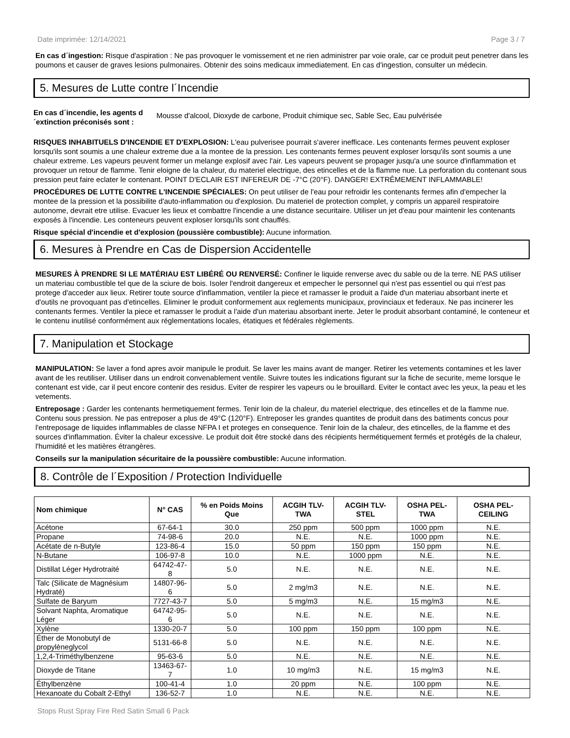Date imprimée: 12/14/2021 Page 3 / 7
En cas d´ingestion: Risque d'aspiration : Ne pas provoquer le vomissement et ne rien administrer par voie orale, car ce produit peut penetrer dans les poumons et causer de graves lesions pulmonaires. Obtenir des soins medicaux immediatement. En cas d'ingestion, consulter un médecin.
5. Mesures de Lutte contre l´Incendie
En cas d´incendie, les agents d´extinction préconisés sont : Mousse d'alcool, Dioxyde de carbone, Produit chimique sec, Sable Sec, Eau pulvérisée
RISQUES INHABITUELS D'INCENDIE ET D'EXPLOSION: L'eau pulverisee pourrait s'averer inefficace. Les contenants fermes peuvent exploser lorsqu'ils sont soumis a une chaleur extreme due a la montee de la pression. Les contenants fermes peuvent exploser lorsqu'ils sont soumis a une chaleur extreme. Les vapeurs peuvent former un melange explosif avec l'air. Les vapeurs peuvent se propager jusqu'a une source d'inflammation et provoquer un retour de flamme. Tenir eloigne de la chaleur, du materiel electrique, des etincelles et de la flamme nue. La perforation du contenant sous pression peut faire eclater le contenant. POINT D'ECLAIR EST INFEREUR DE -7°C (20°F). DANGER! EXTRÊMEMENT INFLAMMABLE!
PROCÉDURES DE LUTTE CONTRE L'INCENDIE SPÉCIALES: On peut utiliser de l'eau pour refroidir les contenants fermes afin d'empecher la montee de la pression et la possibilite d'auto-inflammation ou d'explosion. Du materiel de protection complet, y compris un appareil respiratoire autonome, devrait etre utilise. Evacuer les lieux et combattre l'incendie a une distance securitaire. Utiliser un jet d'eau pour maintenir les contenants exposés à l'incendie. Les conteneurs peuvent exploser lorsqu'ils sont chauffés.
Risque spécial d'incendie et d'explosion (poussière combustible): Aucune information.
6. Mesures à Prendre en Cas de Dispersion Accidentelle
MESURES À PRENDRE SI LE MATÉRIAU EST LIBÉRÉ OU RENVERSÉ: Confiner le liquide renverse avec du sable ou de la terre. NE PAS utiliser un materiau combustible tel que de la sciure de bois. Isoler l'endroit dangereux et empecher le personnel qui n'est pas essentiel ou qui n'est pas protege d'acceder aux lieux. Retirer toute source d'inflammation, ventiler la piece et ramasser le produit a l'aide d'un materiau absorbant inerte et d'outils ne provoquant pas d'etincelles. Eliminer le produit conformement aux reglements municipaux, provinciaux et federaux. Ne pas incinerer les contenants fermes. Ventiler la piece et ramasser le produit a l'aide d'un materiau absorbant inerte. Jeter le produit absorbant contaminé, le conteneur et le contenu inutilisé conformément aux réglementations locales, étatiques et fédérales règlements.
7. Manipulation et Stockage
MANIPULATION: Se laver a fond apres avoir manipule le produit. Se laver les mains avant de manger. Retirer les vetements contamines et les laver avant de les reutiliser. Utiliser dans un endroit convenablement ventile. Suivre toutes les indications figurant sur la fiche de securite, meme lorsque le contenant est vide, car il peut encore contenir des residus. Eviter de respirer les vapeurs ou le brouillard. Eviter le contact avec les yeux, la peau et les vetements.
Entreposage : Garder les contenants hermetiquement fermes. Tenir loin de la chaleur, du materiel electrique, des etincelles et de la flamme nue. Contenu sous pression. Ne pas entreposer a plus de 49°C (120°F). Entreposer les grandes quantites de produit dans des batiments concus pour l'entreposage de liquides inflammables de classe NFPA I et proteges en consequence. Tenir loin de la chaleur, des etincelles, de la flamme et des sources d'inflammation. Éviter la chaleur excessive. Le produit doit être stocké dans des récipients hermétiquement fermés et protégés de la chaleur, l'humidité et les matières étrangères.
Conseils sur la manipulation sécuritaire de la poussière combustible: Aucune information.
8. Contrôle de l´Exposition / Protection Individuelle
| Nom chimique | N° CAS | % en Poids Moins Que | ACGIH TLV-TWA | ACGIH TLV-STEL | OSHA PEL-TWA | OSHA PEL-CEILING |
| --- | --- | --- | --- | --- | --- | --- |
| Acétone | 67-64-1 | 30.0 | 250 ppm | 500 ppm | 1000 ppm | N.E. |
| Propane | 74-98-6 | 20.0 | N.E. | N.E. | 1000 ppm | N.E. |
| Acétate de n-Butyle | 123-86-4 | 15.0 | 50 ppm | 150 ppm | 150 ppm | N.E. |
| N-Butane | 106-97-8 | 10.0 | N.E. | 1000 ppm | N.E. | N.E. |
| Distillat Léger Hydrotraité | 64742-47-8 | 5.0 | N.E. | N.E. | N.E. | N.E. |
| Talc (Silicate de Magnésium Hydraté) | 14807-96-6 | 5.0 | 2 mg/m3 | N.E. | N.E. | N.E. |
| Sulfate de Baryum | 7727-43-7 | 5.0 | 5 mg/m3 | N.E. | 15 mg/m3 | N.E. |
| Solvant Naphta, Aromatique Léger | 64742-95-6 | 5.0 | N.E. | N.E. | N.E. | N.E. |
| Xylène | 1330-20-7 | 5.0 | 100 ppm | 150 ppm | 100 ppm | N.E. |
| Éther de Monobutyl de propylèneglycol | 5131-66-8 | 5.0 | N.E. | N.E. | N.E. | N.E. |
| 1,2,4-Triméthylbenzene | 95-63-6 | 5.0 | N.E. | N.E. | N.E. | N.E. |
| Dioxyde de Titane | 13463-67-7 | 1.0 | 10 mg/m3 | N.E. | 15 mg/m3 | N.E. |
| Éthylbenzène | 100-41-4 | 1.0 | 20 ppm | N.E. | 100 ppm | N.E. |
| Hexanoate du Cobalt 2-Ethyl | 136-52-7 | 1.0 | N.E. | N.E. | N.E. | N.E. |
Stops Rust Spray Fire Red Satin Small 6 Pack